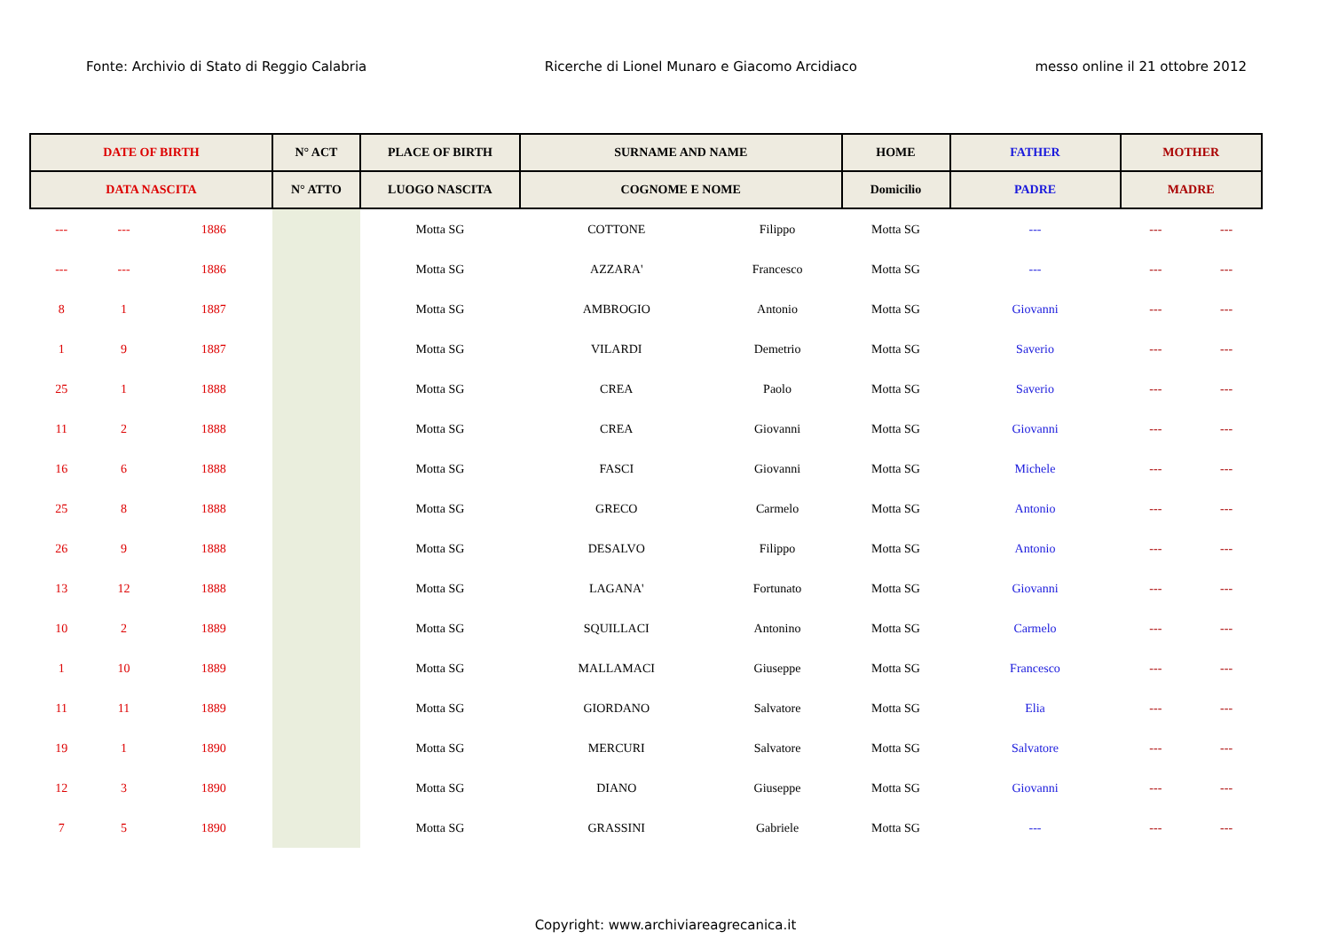Fonte: Archivio di Stato di Reggio Calabria Ricerche di Lionel Munaro e Giacomo Arcidiaco messo online il 21 ottobre 2012
| DATE OF BIRTH | | | N° ACT | PLACE OF BIRTH | SURNAME AND NAME | | HOME | FATHER | MOTHER | |
| --- | --- | --- | --- | --- | --- | --- | --- | --- | --- | --- |
| DATA NASCITA | | | N° ATTO | LUOGO NASCITA | COGNOME E NOME | | Domicilio | PADRE | MADRE | |
| --- | --- | 1886 | | Motta SG | COTTONE | Filippo | Motta SG | --- | --- | --- |
| --- | --- | 1886 | | Motta SG | AZZARA' | Francesco | Motta SG | --- | --- | --- |
| 8 | 1 | 1887 | | Motta SG | AMBROGIO | Antonio | Motta SG | Giovanni | --- | --- |
| 1 | 9 | 1887 | | Motta SG | VILARDI | Demetrio | Motta SG | Saverio | --- | --- |
| 25 | 1 | 1888 | | Motta SG | CREA | Paolo | Motta SG | Saverio | --- | --- |
| 11 | 2 | 1888 | | Motta SG | CREA | Giovanni | Motta SG | Giovanni | --- | --- |
| 16 | 6 | 1888 | | Motta SG | FASCI | Giovanni | Motta SG | Michele | --- | --- |
| 25 | 8 | 1888 | | Motta SG | GRECO | Carmelo | Motta SG | Antonio | --- | --- |
| 26 | 9 | 1888 | | Motta SG | DESALVO | Filippo | Motta SG | Antonio | --- | --- |
| 13 | 12 | 1888 | | Motta SG | LAGANA' | Fortunato | Motta SG | Giovanni | --- | --- |
| 10 | 2 | 1889 | | Motta SG | SQUILLACI | Antonino | Motta SG | Carmelo | --- | --- |
| 1 | 10 | 1889 | | Motta SG | MALLAMACI | Giuseppe | Motta SG | Francesco | --- | --- |
| 11 | 11 | 1889 | | Motta SG | GIORDANO | Salvatore | Motta SG | Elia | --- | --- |
| 19 | 1 | 1890 | | Motta SG | MERCURI | Salvatore | Motta SG | Salvatore | --- | --- |
| 12 | 3 | 1890 | | Motta SG | DIANO | Giuseppe | Motta SG | Giovanni | --- | --- |
| 7 | 5 | 1890 | | Motta SG | GRASSINI | Gabriele | Motta SG | --- | --- | --- |
Copyright: www.archiviareagrecanica.it